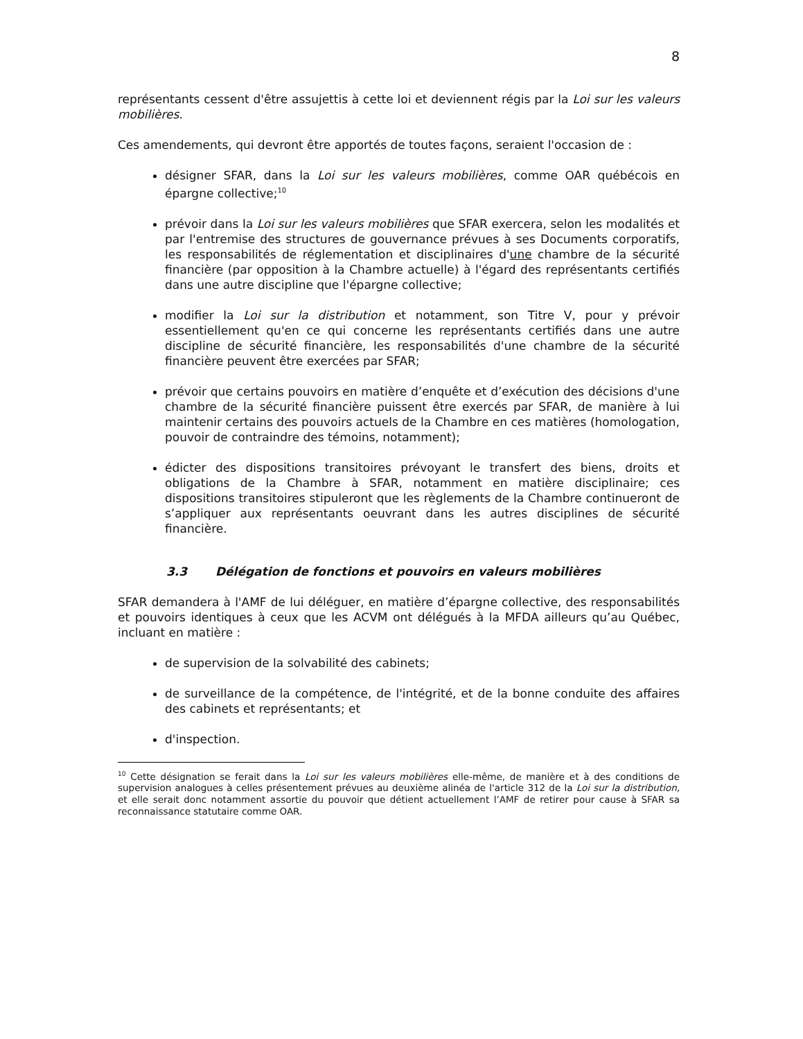8
représentants cessent d'être assujettis à cette loi et deviennent régis par la Loi sur les valeurs mobilières.
Ces amendements, qui devront être apportés de toutes façons, seraient l'occasion de :
désigner SFAR, dans la Loi sur les valeurs mobilières, comme OAR québécois en épargne collective;<sup>10</sup>
prévoir dans la Loi sur les valeurs mobilières que SFAR exercera, selon les modalités et par l'entremise des structures de gouvernance prévues à ses Documents corporatifs, les responsabilités de réglementation et disciplinaires d'une chambre de la sécurité financière (par opposition à la Chambre actuelle) à l'égard des représentants certifiés dans une autre discipline que l'épargne collective;
modifier la Loi sur la distribution et notamment, son Titre V, pour y prévoir essentiellement qu'en ce qui concerne les représentants certifiés dans une autre discipline de sécurité financière, les responsabilités d'une chambre de la sécurité financière peuvent être exercées par SFAR;
prévoir que certains pouvoirs en matière d’enquête et d’exécution des décisions d'une chambre de la sécurité financière puissent être exercés par SFAR, de manière à lui maintenir certains des pouvoirs actuels de la Chambre en ces matières (homologation, pouvoir de contraindre des témoins, notamment);
édicter des dispositions transitoires prévoyant le transfert des biens, droits et obligations de la Chambre à SFAR, notamment en matière disciplinaire; ces dispositions transitoires stipuleront que les règlements de la Chambre continueront de s’appliquer aux représentants oeuvrant dans les autres disciplines de sécurité financière.
3.3 Délégation de fonctions et pouvoirs en valeurs mobilières
SFAR demandera à l'AMF de lui déléguer, en matière d’épargne collective, des responsabilités et pouvoirs identiques à ceux que les ACVM ont délégués à la MFDA ailleurs qu’au Québec, incluant en matière :
de supervision de la solvabilité des cabinets;
de surveillance de la compétence, de l'intégrité, et de la bonne conduite des affaires des cabinets et représentants; et
d'inspection.
<sup>10</sup> Cette désignation se ferait dans la Loi sur les valeurs mobilières elle-même, de manière et à des conditions de supervision analogues à celles présentement prévues au deuxième alinéa de l'article 312 de la Loi sur la distribution, et elle serait donc notamment assortie du pouvoir que détient actuellement l’AMF de retirer pour cause à SFAR sa reconnaissance statutaire comme OAR.